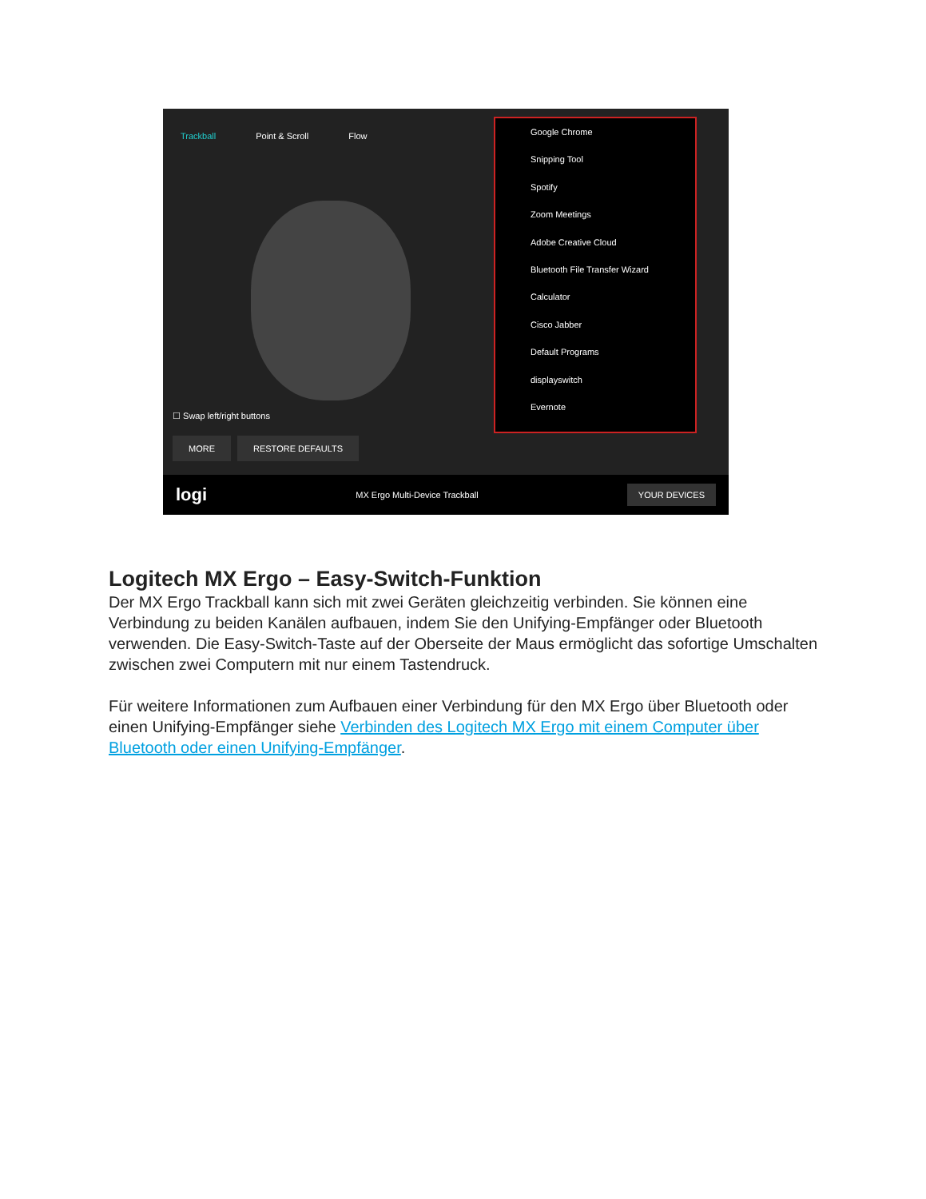Trackball Point & Scroll Flow
Google Chrome
Snipping Tool
Spotify
Zoom Meetings
Adobe Creative Cloud
Bluetooth File Transfer Wizard
Calculator
Cisco Jabber
Default Programs
displayswitch
Evernote
☐ Swap left/right buttons
MORE RESTORE DEFAULTS
logi MX Ergo Multi-Device Trackball YOUR DEVICES
Logitech MX Ergo – Easy-Switch-Funktion
Der MX Ergo Trackball kann sich mit zwei Geräten gleichzeitig verbinden. Sie können eine Verbindung zu beiden Kanälen aufbauen, indem Sie den Unifying-Empfänger oder Bluetooth verwenden. Die Easy-Switch-Taste auf der Oberseite der Maus ermöglicht das sofortige Umschalten zwischen zwei Computern mit nur einem Tastendruck.
Für weitere Informationen zum Aufbauen einer Verbindung für den MX Ergo über Bluetooth oder einen Unifying-Empfänger siehe Verbinden des Logitech MX Ergo mit einem Computer über Bluetooth oder einen Unifying-Empfänger.